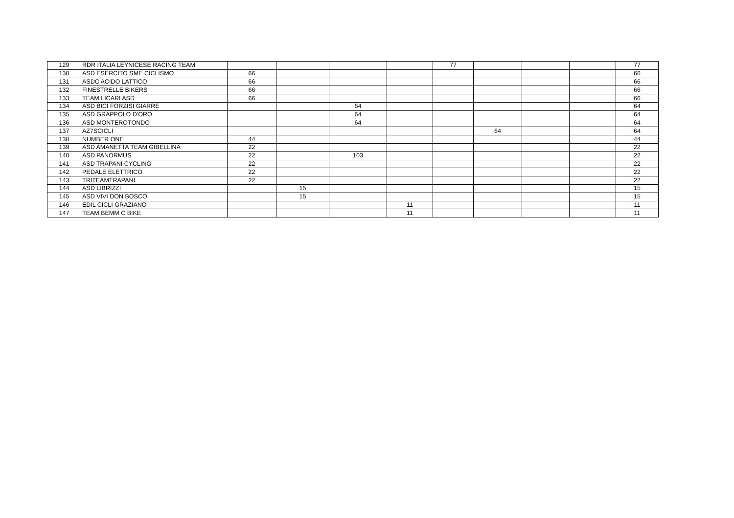| 129 | RDR ITALIA LEYNICESE RACING TEAM | | | | | 77 | | | | 77 |
| 130 | ASD ESERCITO SME CICLISMO | 66 | | | | | | | | 66 |
| 131 | ASDC ACIDO LATTICO | 66 | | | | | | | | 66 |
| 132 | FINESTRELLE BIKERS | 66 | | | | | | | | 66 |
| 133 | TEAM LICARI ASD | 66 | | | | | | | | 66 |
| 134 | ASD BICI FORZISI GIARRE | | | 64 | | | | | | 64 |
| 135 | ASD GRAPPOLO D'ORO | | | 64 | | | | | | 64 |
| 136 | ASD MONTEROTONDO | | | 64 | | | | | | 64 |
| 137 | AZ7SCICLI | | | | | | 64 | | | 64 |
| 138 | NUMBER ONE | 44 | | | | | | | | 44 |
| 139 | ASD AMANETTA TEAM GIBELLINA | 22 | | | | | | | | 22 |
| 140 | ASD PANORMUS | 22 | | 103 | | | | | | 22 |
| 141 | ASD TRAPANI CYCLING | 22 | | | | | | | | 22 |
| 142 | PEDALE ELETTRICO | 22 | | | | | | | | 22 |
| 143 | TRITEAMTRAPANI | 22 | | | | | | | | 22 |
| 144 | ASD LIBRIZZI | | 15 | | | | | | | 15 |
| 145 | ASD VIVI DON BOSCO | | 15 | | | | | | | 15 |
| 146 | EDIL CICLI GRAZIANO | | | | 11 | | | | | 11 |
| 147 | TEAM BEMM C BIKE | | | | 11 | | | | | 11 |